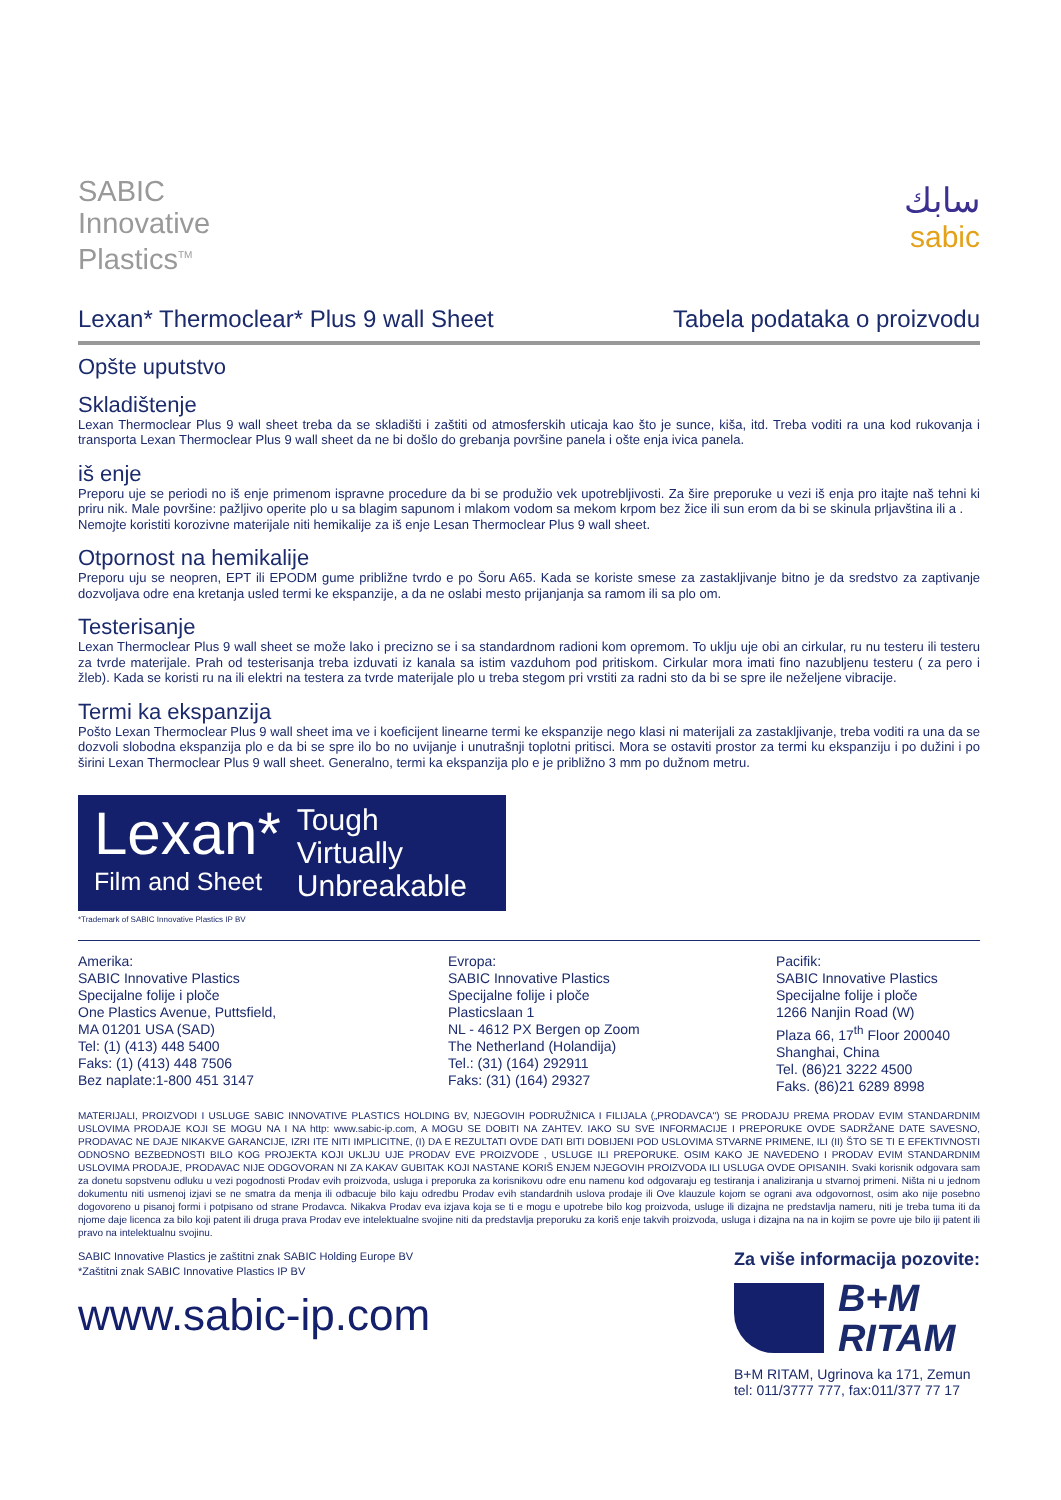SABIC
Innovative
Plastics<sup>TM</sup>
سابك
sabic
Lexan* Thermoclear* Plus 9 wall Sheet Tabela podataka o proizvodu
Opšte uputstvo
Skladištenje
Lexan Thermoclear Plus 9 wall sheet treba da se skladišti i zaštiti od atmosferskih uticaja kao što je sunce, kiša, itd. Treba voditi ra una kod rukovanja i transporta Lexan Thermoclear Plus 9 wall sheet da ne bi došlo do grebanja površine panela i ošte enja ivica panela.
iš enje
Preporu uje se periodi no iš enje primenom ispravne procedure da bi se produžio vek upotrebljivosti. Za šire preporuke u vezi iš enja pro itajte naš tehni ki priru nik. Male površine: pažljivo operite plo u sa blagim sapunom i mlakom vodom sa mekom krpom bez žice ili sun erom da bi se skinula prljavština ili a .
Nemojte koristiti korozivne materijale niti hemikalije za iš enje Lesan Thermoclear Plus 9 wall sheet.
Otpornost na hemikalije
Preporu uju se neopren, EPT ili EPODM gume približne tvrdo e po Šoru A65. Kada se koriste smese za zastakljivanje bitno je da sredstvo za zaptivanje dozvoljava odre ena kretanja usled termi ke ekspanzije, a da ne oslabi mesto prijanjanja sa ramom ili sa plo om.
Testerisanje
Lexan Thermoclear Plus 9 wall sheet se može lako i precizno se i sa standardnom radioni kom opremom. To uklju uje obi an cirkular, ru nu testeru ili testeru za tvrde materijale. Prah od testerisanja treba izduvati iz kanala sa istim vazduhom pod pritiskom. Cirkular mora imati fino nazubljenu testeru ( za pero i žleb). Kada se koristi ru na ili elektri na testera za tvrde materijale plo u treba stegom pri vrstiti za radni sto da bi se spre ile neželjene vibracije.
Termi ka ekspanzija
Pošto Lexan Thermoclear Plus 9 wall sheet ima ve i koeficijent linearne termi ke ekspanzije nego klasi ni materijali za zastakljivanje, treba voditi ra una da se dozvoli slobodna ekspanzija plo e da bi se spre ilo bo no uvijanje i unutrašnji toplotni pritisci. Mora se ostaviti prostor za termi ku ekspanziju i po dužini i po širini Lexan Thermoclear Plus 9 wall sheet. Generalno, termi ka ekspanzija plo e je približno 3 mm po dužnom metru.
Lexan*
Film and Sheet
Tough
Virtually
Unbreakable
*Trademark of SABIC Innovative Plastics IP BV
Amerika:
SABIC Innovative Plastics
Specijalne folije i ploče
One Plastics Avenue, Puttsfield,
MA 01201 USA (SAD)
Tel: (1) (413) 448 5400
Faks: (1) (413) 448 7506
Bez naplate:1-800 451 3147
Evropa:
SABIC Innovative Plastics
Specijalne folije i ploče
Plasticslaan 1
NL - 4612 PX Bergen op Zoom
The Netherland (Holandija)
Tel.: (31) (164) 292911
Faks: (31) (164) 29327
Pacifik:
SABIC Innovative Plastics
Specijalne folije i ploče
1266 Nanjin Road (W)
Plaza 66, 17<sup>th</sup> Floor 200040
Shanghai, China
Tel. (86)21 3222 4500
Faks. (86)21 6289 8998
MATERIJALI, PROIZVODI I USLUGE SABIC INNOVATIVE PLASTICS HOLDING BV, NJEGOVIH PODRUŽNICA I FILIJALA („PRODAVCA") SE PRODAJU PREMA PRODAV EVIM STANDARDNIM USLOVIMA PRODAJE KOJI SE MOGU NA I NA http: www.sabic-ip.com, A MOGU SE DOBITI NA ZAHTEV. IAKO SU SVE INFORMACIJE I PREPORUKE OVDE SADRŽANE DATE SAVESNO, PRODAVAC NE DAJE NIKAKVE GARANCIJE, IZRI ITE NITI IMPLICITNE, (I) DA E REZULTATI OVDE DATI BITI DOBIJENI POD USLOVIMA STVARNE PRIMENE, ILI (II) ŠTO SE TI E EFEKTIVNOSTI ODNOSNO BEZBEDNOSTI BILO KOG PROJEKTA KOJI UKLJU UJE PRODAV EVE PROIZVODE , USLUGE ILI PREPORUKE. OSIM KAKO JE NAVEDENO I PRODAV EVIM STANDARDNIM USLOVIMA PRODAJE, PRODAVAC NIJE ODGOVORAN NI ZA KAKAV GUBITAK KOJI NASTANE KORIŠ ENJEM NJEGOVIH PROIZVODA ILI USLUGA OVDE OPISANIH. Svaki korisnik odgovara sam za donetu sopstvenu odluku u vezi pogodnosti Prodav evih proizvoda, usluga i preporuka za korisnikovu odre enu namenu kod odgovaraju eg testiranja i analiziranja u stvarnoj primeni. Ništa ni u jednom dokumentu niti usmenoj izjavi se ne smatra da menja ili odbacuje bilo kaju odredbu Prodav evih standardnih uslova prodaje ili Ove klauzule kojom se ograni ava odgovornost, osim ako nije posebno dogovoreno u pisanoj formi i potpisano od strane Prodavca. Nikakva Prodav eva izjava koja se ti e mogu e upotrebe bilo kog proizvoda, usluge ili dizajna ne predstavlja nameru, niti je treba tuma iti da njome daje licenca za bilo koji patent ili druga prava Prodav eve intelektualne svojine niti da predstavlja preporuku za koriš enje takvih proizvoda, usluga i dizajna na na in kojim se povre uje bilo iji patent ili pravo na intelektualnu svojinu.
SABIC Innovative Plastics je zaštitni znak SABIC Holding Europe BV
*Zaštitni znak SABIC Innovative Plastics IP BV
www.sabic-ip.com
Za više informacija pozovite:
B+M
RITAM
B+M RITAM, Ugrinova ka 171, Zemun
tel: 011/3777 777, fax:011/377 77 17